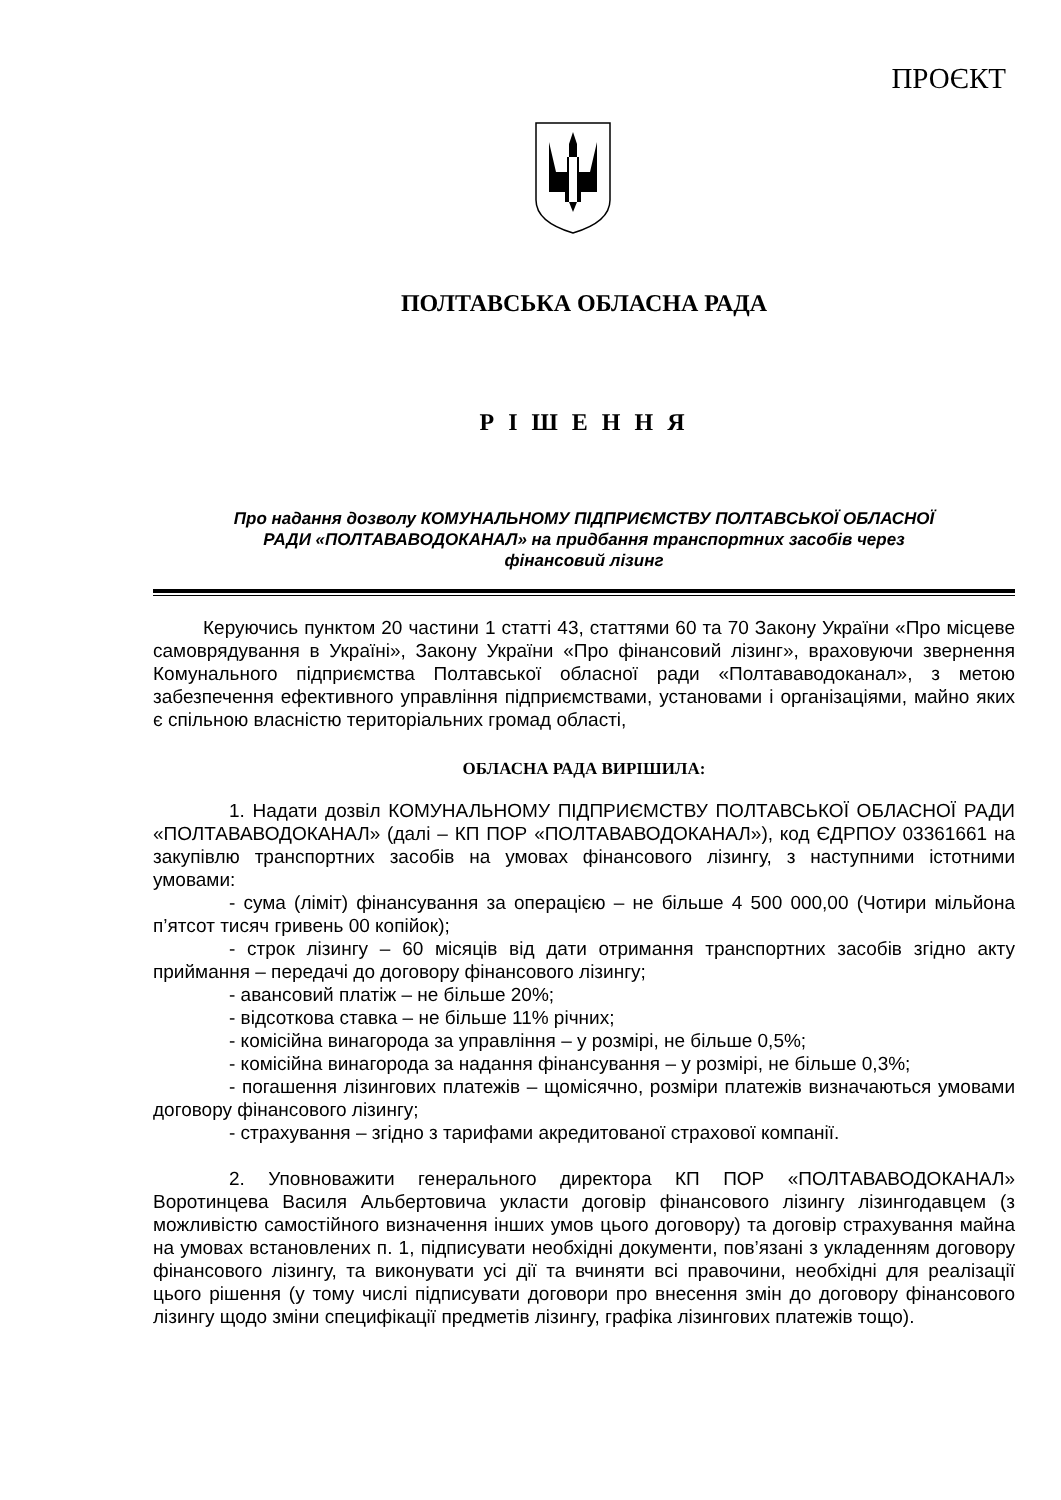ПРОЄКТ
ПОЛТАВСЬКА ОБЛАСНА РАДА
Р І Ш Е Н Н Я
Про надання дозволу КОМУНАЛЬНОМУ ПІДПРИЄМСТВУ ПОЛТАВСЬКОЇ ОБЛАСНОЇ
РАДИ «ПОЛТАВАВОДОКАНАЛ» на придбання транспортних засобів через
фінансовий лізинг
Керуючись пунктом 20 частини 1 статті 43, статтями 60 та 70 Закону України «Про місцеве самоврядування в Україні», Закону України «Про фінансовий лізинг», враховуючи звернення Комунального підприємства Полтавської обласної ради «Полтававодоканал», з метою забезпечення ефективного управління підприємствами, установами і організаціями, майно яких є спільною власністю територіальних громад області,
ОБЛАСНА РАДА ВИРІШИЛА:
1. Надати дозвіл КОМУНАЛЬНОМУ ПІДПРИЄМСТВУ ПОЛТАВСЬКОЇ ОБЛАСНОЇ РАДИ «ПОЛТАВАВОДОКАНАЛ» (далі – КП ПОР «ПОЛТАВАВОДОКАНАЛ»), код ЄДРПОУ 03361661 на закупівлю транспортних засобів на умовах фінансового лізингу, з наступними істотними умовами:
- сума (ліміт) фінансування за операцією – не більше 4 500 000,00 (Чотири мільйона п’ятсот тисяч гривень 00 копійок);
- строк лізингу – 60 місяців від дати отримання транспортних засобів згідно акту приймання – передачі до договору фінансового лізингу;
- авансовий платіж – не більше 20%;
- відсоткова ставка – не більше 11% річних;
- комісійна винагорода за управління – у розмірі, не більше 0,5%;
- комісійна винагорода за надання фінансування – у розмірі, не більше 0,3%;
- погашення лізингових платежів – щомісячно, розміри платежів визначаються умовами договору фінансового лізингу;
- страхування – згідно з тарифами акредитованої страхової компанії.
2. Уповноважити генерального директора КП ПОР «ПОЛТАВАВОДОКАНАЛ» Воротинцева Василя Альбертовича укласти договір фінансового лізингу лізингодавцем (з можливістю самостійного визначення інших умов цього договору) та договір страхування майна на умовах встановлених п. 1, підписувати необхідні документи, пов’язані з укладенням договору фінансового лізингу, та виконувати усі дії та вчиняти всі правочини, необхідні для реалізації цього рішення (у тому числі підписувати договори про внесення змін до договору фінансового лізингу щодо зміни специфікації предметів лізингу, графіка лізингових платежів тощо).